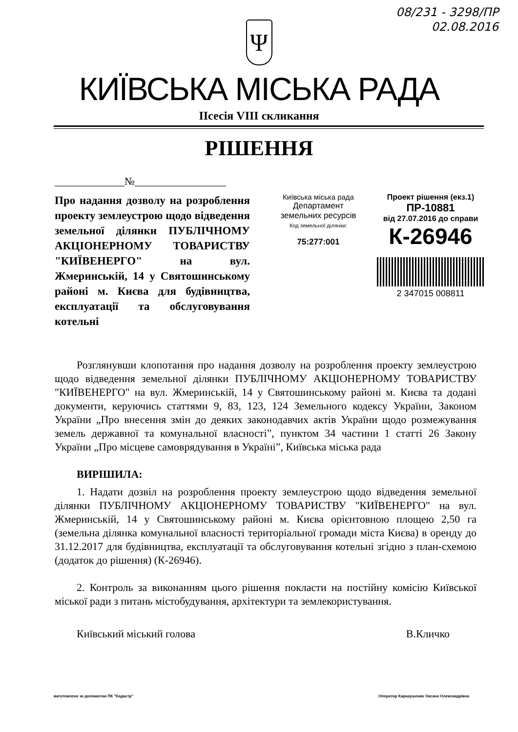08/231 - 3298/ПР
02.08.2016
Ψ
КИЇВСЬКА МІСЬКА РАДА
ІІсесія VIII скликання
РІШЕННЯ
_____________№_________________
Про надання дозволу на розроблення проекту землеустрою щодо відведення земельної ділянки ПУБЛІЧНОМУ АКЦІОНЕРНОМУ ТОВАРИСТВУ "КИЇВЕНЕРГО" на вул. Жмеринській, 14 у Святошинському районі м. Києва для будівництва, експлуатації та обслуговування котельні
Київська міська рада
Департамент
земельних ресурсів
Код земельної ділянки:
75:277:001
Проект рішення (екз.1)
ПР-10881
від 27.07.2016 до справи
К-26946
2 347015 008811
Розглянувши клопотання про надання дозволу на розроблення проекту землеустрою щодо відведення земельної ділянки ПУБЛІЧНОМУ АКЦІОНЕРНОМУ ТОВАРИСТВУ "КИЇВЕНЕРГО" на вул. Жмеринській, 14 у Святошинському районі м. Києва та додані документи, керуючись статтями 9, 83, 123, 124 Земельного кодексу України, Законом України „Про внесення змін до деяких законодавчих актів України щодо розмежування земель державної та комунальної власності”, пунктом 34 частини 1 статті 26 Закону України „Про місцеве самоврядування в Україні”, Київська міська рада
ВИРІШИЛА:
1. Надати дозвіл на розроблення проекту землеустрою щодо відведення земельної ділянки ПУБЛІЧНОМУ АКЦІОНЕРНОМУ ТОВАРИСТВУ "КИЇВЕНЕРГО" на вул. Жмеринській, 14 у Святошинському районі м. Києва орієнтовною площею 2,50 га (земельна ділянка комунальної власності територіальної громади міста Києва) в оренду до 31.12.2017 для будівництва, експлуатації та обслуговування котельні згідно з план-схемою (додаток до рішення) (К-26946).
2. Контроль за виконанням цього рішення покласти на постійну комісію Київської міської ради з питань містобудування, архітектури та землекористування.
Київський міський голова В.Кличко
виготовлено за допомогою ПК "Кадастр" Оператор Карнаушенко Оксана Олександрівна